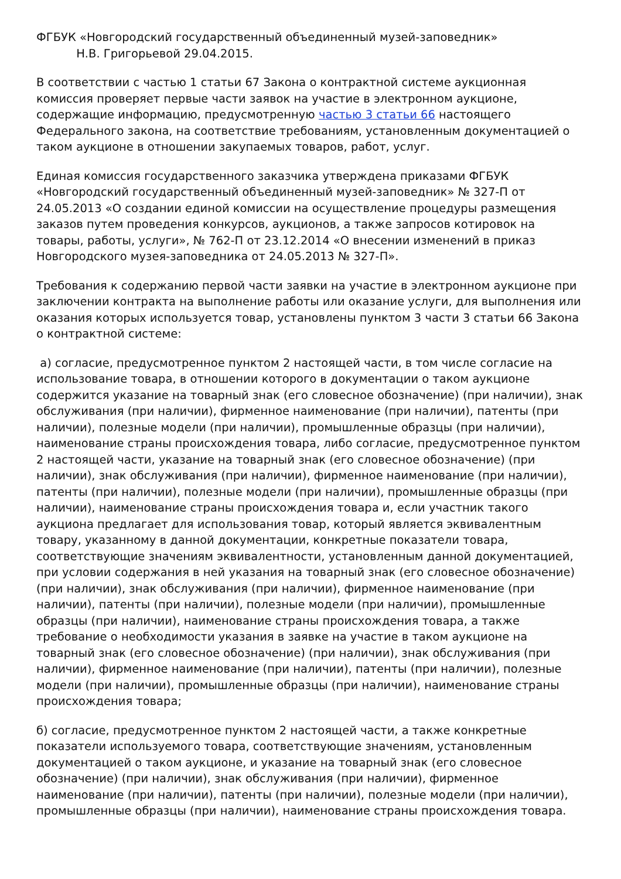ФГБУК «Новгородский государственный объединенный музей-заповедник»
Н.В. Григорьевой 29.04.2015.
В соответствии с частью 1 статьи 67 Закона о контрактной системе аукционная комиссия проверяет первые части заявок на участие в электронном аукционе, содержащие информацию, предусмотренную частью 3 статьи 66 настоящего Федерального закона, на соответствие требованиям, установленным документацией о таком аукционе в отношении закупаемых товаров, работ, услуг.
Единая комиссия государственного заказчика утверждена приказами ФГБУК «Новгородский государственный объединенный музей-заповедник» № 327-П от 24.05.2013 «О создании единой комиссии на осуществление процедуры размещения заказов путем проведения конкурсов, аукционов, а также запросов котировок на товары, работы, услуги», № 762-П от 23.12.2014 «О внесении изменений в приказ Новгородского музея-заповедника от 24.05.2013 № 327-П».
Требования к содержанию первой части заявки на участие в электронном аукционе при заключении контракта на выполнение работы или оказание услуги, для выполнения или оказания которых используется товар, установлены пунктом 3 части 3 статьи 66 Закона о контрактной системе:
а) согласие, предусмотренное пунктом 2 настоящей части, в том числе согласие на использование товара, в отношении которого в документации о таком аукционе содержится указание на товарный знак (его словесное обозначение) (при наличии), знак обслуживания (при наличии), фирменное наименование (при наличии), патенты (при наличии), полезные модели (при наличии), промышленные образцы (при наличии), наименование страны происхождения товара, либо согласие, предусмотренное пунктом 2 настоящей части, указание на товарный знак (его словесное обозначение) (при наличии), знак обслуживания (при наличии), фирменное наименование (при наличии), патенты (при наличии), полезные модели (при наличии), промышленные образцы (при наличии), наименование страны происхождения товара и, если участник такого аукциона предлагает для использования товар, который является эквивалентным товару, указанному в данной документации, конкретные показатели товара, соответствующие значениям эквивалентности, установленным данной документацией, при условии содержания в ней указания на товарный знак (его словесное обозначение) (при наличии), знак обслуживания (при наличии), фирменное наименование (при наличии), патенты (при наличии), полезные модели (при наличии), промышленные образцы (при наличии), наименование страны происхождения товара, а также требование о необходимости указания в заявке на участие в таком аукционе на товарный знак (его словесное обозначение) (при наличии), знак обслуживания (при наличии), фирменное наименование (при наличии), патенты (при наличии), полезные модели (при наличии), промышленные образцы (при наличии), наименование страны происхождения товара;
б) согласие, предусмотренное пунктом 2 настоящей части, а также конкретные показатели используемого товара, соответствующие значениям, установленным документацией о таком аукционе, и указание на товарный знак (его словесное обозначение) (при наличии), знак обслуживания (при наличии), фирменное наименование (при наличии), патенты (при наличии), полезные модели (при наличии), промышленные образцы (при наличии), наименование страны происхождения товара.